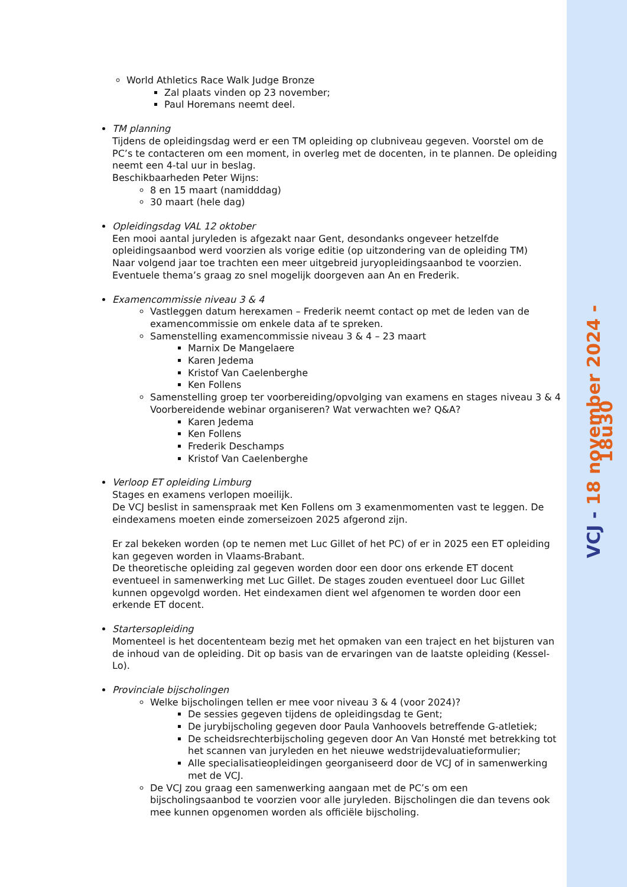VCJ - 18 november 2024 - 18u30
World Athletics Race Walk Judge Bronze
Zal plaats vinden op 23 november;
Paul Horemans neemt deel.
TM planning
Tijdens de opleidingsdag werd er een TM opleiding op clubniveau gegeven. Voorstel om de PC’s te contacteren om een moment, in overleg met de docenten, in te plannen. De opleiding neemt een 4-tal uur in beslag.
Beschikbaarheden Peter Wijns:
8 en 15 maart (namidddag)
30 maart (hele dag)
Opleidingsdag VAL 12 oktober
Een mooi aantal juryleden is afgezakt naar Gent, desondanks ongeveer hetzelfde opleidingsaanbod werd voorzien als vorige editie (op uitzondering van de opleiding TM)
Naar volgend jaar toe trachten een meer uitgebreid juryopleidingsaanbod te voorzien. Eventuele thema’s graag zo snel mogelijk doorgeven aan An en Frederik.
Examencommissie niveau 3 & 4
Vastleggen datum herexamen – Frederik neemt contact op met de leden van de examencommissie om enkele data af te spreken.
Samenstelling examencommissie niveau 3 & 4 – 23 maart
Marnix De Mangelaere
Karen Jedema
Kristof Van Caelenberghe
Ken Follens
Samenstelling groep ter voorbereiding/opvolging van examens en stages niveau 3 & 4 Voorbereidende webinar organiseren? Wat verwachten we? Q&A?
Karen Jedema
Ken Follens
Frederik Deschamps
Kristof Van Caelenberghe
Verloop ET opleiding Limburg
Stages en examens verlopen moeilijk.
De VCJ beslist in samenspraak met Ken Follens om 3 examenmomenten vast te leggen. De eindexamens moeten einde zomerseizoen 2025 afgerond zijn.
Er zal bekeken worden (op te nemen met Luc Gillet of het PC) of er in 2025 een ET opleiding kan gegeven worden in Vlaams-Brabant.
De theoretische opleiding zal gegeven worden door een door ons erkende ET docent eventueel in samenwerking met Luc Gillet. De stages zouden eventueel door Luc Gillet kunnen opgevolgd worden. Het eindexamen dient wel afgenomen te worden door een erkende ET docent.
Startersopleiding
Momenteel is het docententeam bezig met het opmaken van een traject en het bijsturen van de inhoud van de opleiding. Dit op basis van de ervaringen van de laatste opleiding (Kessel-Lo).
Provinciale bijscholingen
Welke bijscholingen tellen er mee voor niveau 3 & 4 (voor 2024)?
De sessies gegeven tijdens de opleidingsdag te Gent;
De jurybijscholing gegeven door Paula Vanhoovels betreffende G-atletiek;
De scheidsrechterbijscholing gegeven door An Van Honsté met betrekking tot het scannen van juryleden en het nieuwe wedstrijdevaluatieformulier;
Alle specialisatieopleidingen georganiseerd door de VCJ of in samenwerking met de VCJ.
De VCJ zou graag een samenwerking aangaan met de PC’s om een bijscholingsaanbod te voorzien voor alle juryleden. Bijscholingen die dan tevens ook mee kunnen opgenomen worden als officiële bijscholing.